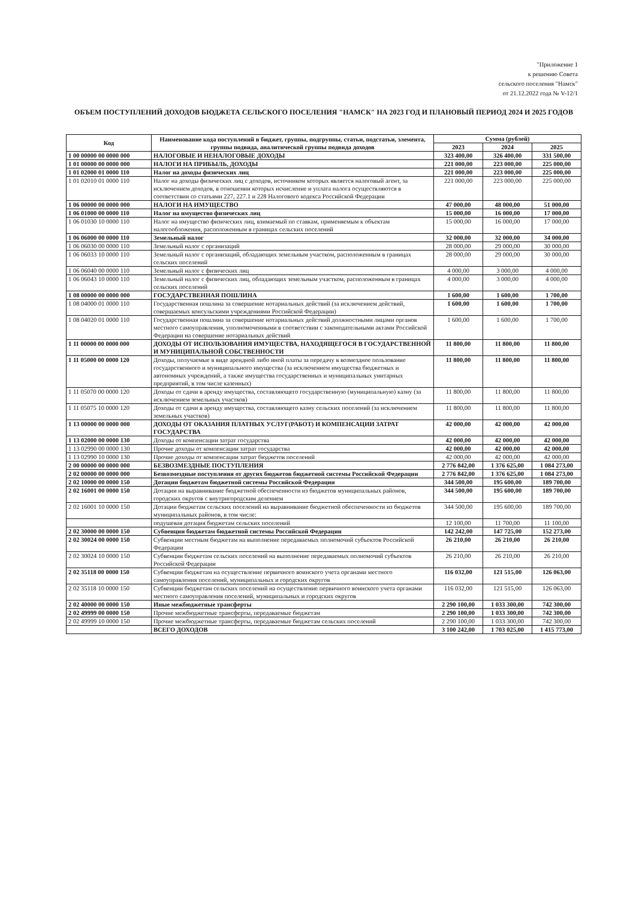"Приложение 1
к решению Совета
сельского поселения "Намск"
от 21.12.2022 года № V-12/1
ОБЪЕМ ПОСТУПЛЕНИЙ ДОХОДОВ БЮДЖЕТА СЕЛЬСКОГО ПОСЕЛЕНИЯ "НАМСК" НА 2023 ГОД И ПЛАНОВЫЙ ПЕРИОД 2024 И 2025 ГОДОВ
| Код | Наименование кода поступлений в бюджет, группы, подгруппы, статьи, подстатьи, элемента, группы подвида, аналитической группы подвида доходов | Сумма (рублей) | | |
| --- | --- | --- | --- | --- |
| | | 2023 | 2024 | 2025 |
| 1 00 00000 00 0000 000 | НАЛОГОВЫЕ И НЕНАЛОГОВЫЕ ДОХОДЫ | 323 400,00 | 326 400,00 | 331 500,00 |
| 1 01 00000 00 0000 000 | НАЛОГИ НА ПРИБЫЛЬ, ДОХОДЫ | 221 000,00 | 223 000,00 | 225 000,00 |
| 1 01 02000 01 0000 110 | Налог на доходы физических лиц | 221 000,00 | 223 000,00 | 225 000,00 |
| 1 01 02010 01 0000 110 | Налог на доходы физических лиц с доходов, источником которых является налоговый агент, за исключением доходов, в отношении которых исчисление и уплата налога осуществляются в соответствии со статьями 227, 227.1 и 228 Налогового кодекса Российской Федерации | 221 000,00 | 223 000,00 | 225 000,00 |
| 1 06 00000 00 0000 000 | НАЛОГИ НА ИМУЩЕСТВО | 47 000,00 | 48 000,00 | 51 000,00 |
| 1 06 01000 00 0000 110 | Налог на имущество физических лиц | 15 000,00 | 16 000,00 | 17 000,00 |
| 1 06 01030 10 0000 110 | Налог на имущество физических лиц, взимаемый по ставкам, применяемым к объектам налогообложения, расположенным в границах сельских поселений | 15 000,00 | 16 000,00 | 17 000,00 |
| 1 06 06000 00 0000 110 | Земельный налог | 32 000,00 | 32 000,00 | 34 000,00 |
| 1 06 06030 00 0000 110 | Земельный налог с организаций | 28 000,00 | 29 000,00 | 30 000,00 |
| 1 06 06033 10 0000 110 | Земельный налог с организаций, обладающих земельным участком, расположенным в границах сельских поселений | 28 000,00 | 29 000,00 | 30 000,00 |
| 1 06 06040 00 0000 110 | Земельный налог с физических лиц | 4 000,00 | 3 000,00 | 4 000,00 |
| 1 06 06043 10 0000 110 | Земельный налог с физических лиц, обладающих земельным участком, расположенным в границах сельских поселений | 4 000,00 | 3 000,00 | 4 000,00 |
| 1 08 00000 00 0000 000 | ГОСУДАРСТВЕННАЯ ПОШЛИНА | 1 600,00 | 1 600,00 | 1 700,00 |
| 1 08 04000 01 0000 110 | Государственная пошлина за совершение нотариальных действий (за исключением действий, совершаемых консульскими учреждениями Российской Федерации) | 1 600,00 | 1 600,00 | 1 700,00 |
| 1 08 04020 01 0000 110 | Государственная пошлина за совершение нотариальных действий должностными лицами органов местного самоуправления, уполномоченными в соответствии с законодательными актами Российской Федерации на совершение нотариальных действий | 1 600,00 | 1 600,00 | 1 700,00 |
| 1 11 00000 00 0000 000 | ДОХОДЫ ОТ ИСПОЛЬЗОВАНИЯ ИМУЩЕСТВА, НАХОДЯЩЕГОСЯ В ГОСУДАРСТВЕННОЙ И МУНИЦИПАЛЬНОЙ СОБСТВЕННОСТИ | 11 800,00 | 11 800,00 | 11 800,00 |
| 1 11 05000 00 0000 120 | Доходы, получаемые в виде арендной либо иной платы за передачу в возмездное пользование государственного и муниципального имущества (за исключением имущества бюджетных и автономных учреждений, а также имущества государственных и муниципальных унитарных предприятий, в том числе казенных) | 11 800,00 | 11 800,00 | 11 800,00 |
| 1 11 05070 00 0000 120 | Доходы от сдачи в аренду имущества, составляющего государственную (муниципальную) казну (за исключением земельных участков) | 11 800,00 | 11 800,00 | 11 800,00 |
| 1 11 05075 10 0000 120 | Доходы от сдачи в аренду имущества, составляющего казну сельских поселений (за исключением земельных участков) | 11 800,00 | 11 800,00 | 11 800,00 |
| 1 13 00000 00 0000 000 | ДОХОДЫ ОТ ОКАЗАНИЯ ПЛАТНЫХ УСЛУГ(РАБОТ) И КОМПЕНСАЦИИ ЗАТРАТ ГОСУДАРСТВА | 42 000,00 | 42 000,00 | 42 000,00 |
| 1 13 02000 00 0000 130 | Доходы от компенсации затрат государства | 42 000,00 | 42 000,00 | 42 000,00 |
| 1 13 02990 00 0000 130 | Прочие доходы от компенсации затрат государства | 42 000,00 | 42 000,00 | 42 000,00 |
| 1 13 02990 10 0000 130 | Прочие доходы от компенсации затрат бюджетов поселений | 42 000,00 | 42 000,00 | 42 000,00 |
| 2 00 00000 00 0000 000 | БЕЗВОЗМЕЗДНЫЕ ПОСТУПЛЕНИЯ | 2 776 842,00 | 1 376 625,00 | 1 084 273,00 |
| 2 02 00000 00 0000 000 | Безвозмездные поступления от других бюджетов бюджетной системы Российской Федерации | 2 776 842,00 | 1 376 625,00 | 1 084 273,00 |
| 2 02 10000 00 0000 150 | Дотации бюджетам бюджетной системы Российской Федерации | 344 500,00 | 195 600,00 | 189 700,00 |
| 2 02 16001 00 0000 150 | Дотации на выравнивание бюджетной обеспеченности из бюджетов муниципальных районов, городских округов с внутригородским делением | 344 500,00 | 195 600,00 | 189 700,00 |
| 2 02 16001 10 0000 150 | Дотации бюджетам сельских поселений на выравнивание бюджетной обеспеченности из бюджетов муниципальных районов, в том числе: | 344 500,00 | 195 600,00 | 189 700,00 |
| | подушевая дотация бюджетам сельских поселений | 12 100,00 | 11 700,00 | 11 100,00 |
| 2 02 30000 00 0000 150 | Субвенции бюджетам бюджетной системы Российской Федерации | 142 242,00 | 147 725,00 | 152 273,00 |
| 2 02 30024 00 0000 150 | Субвенции местным бюджетам на выполнение передаваемых полномочий субъектов Российской Федерации | 26 210,00 | 26 210,00 | 26 210,00 |
| 2 02 30024 10 0000 150 | Субвенции бюджетам сельских поселений на выполнение передаваемых полномочий субъектов Российской Федерации | 26 210,00 | 26 210,00 | 26 210,00 |
| 2 02 35118 00 0000 150 | Субвенции бюджетам на осуществление первичного воинского учета органами местного самоуправления поселений, муниципальных и городских округов | 116 032,00 | 121 515,00 | 126 063,00 |
| 2 02 35118 10 0000 150 | Субвенции бюджетам сельских поселений на осуществление первичного воинского учета органами местного самоуправления поселений, муниципальных и городских округов | 116 032,00 | 121 515,00 | 126 063,00 |
| 2 02 40000 00 0000 150 | Иные межбюджетные трансферты | 2 290 100,00 | 1 033 300,00 | 742 300,00 |
| 2 02 49999 00 0000 150 | Прочие межбюджетные трансферты, передаваемые бюджетам | 2 290 100,00 | 1 033 300,00 | 742 300,00 |
| 2 02 49999 10 0000 150 | Прочие межбюджетные трансферты, передаваемые бюджетам сельских поселений | 2 290 100,00 | 1 033 300,00 | 742 300,00 |
| | ВСЕГО ДОХОДОВ | 3 100 242,00 | 1 703 025,00 | 1 415 773,00 |